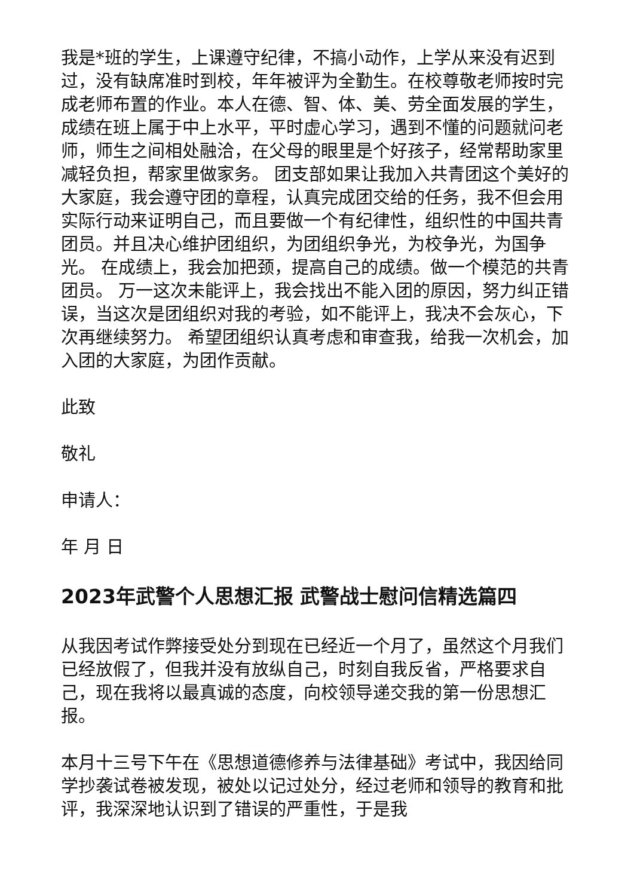我是*班的学生，上课遵守纪律，不搞小动作，上学从来没有迟到过，没有缺席准时到校，年年被评为全勤生。在校尊敬老师按时完成老师布置的作业。本人在德、智、体、美、劳全面发展的学生，成绩在班上属于中上水平，平时虚心学习，遇到不懂的问题就问老师，师生之间相处融洽，在父母的眼里是个好孩子，经常帮助家里减轻负担，帮家里做家务。 团支部如果让我加入共青团这个美好的大家庭，我会遵守团的章程，认真完成团交给的任务，我不但会用实际行动来证明自己，而且要做一个有纪律性，组织性的中国共青团员。并且决心维护团组织，为团组织争光，为校争光，为国争光。 在成绩上，我会加把颈，提高自己的成绩。做一个模范的共青团员。 万一这次未能评上，我会找出不能入团的原因，努力纠正错误，当这次是团组织对我的考验，如不能评上，我决不会灰心，下次再继续努力。 希望团组织认真考虑和审查我，给我一次机会，加入团的大家庭，为团作贡献。
此致
敬礼
申请人：
年 月 日
2023年武警个人思想汇报 武警战士慰问信精选篇四
从我因考试作弊接受处分到现在已经近一个月了，虽然这个月我们已经放假了，但我并没有放纵自己，时刻自我反省，严格要求自己，现在我将以最真诚的态度，向校领导递交我的第一份思想汇报。
本月十三号下午在《思想道德修养与法律基础》考试中，我因给同学抄袭试卷被发现，被处以记过处分，经过老师和领导的教育和批评，我深深地认识到了错误的严重性，于是我